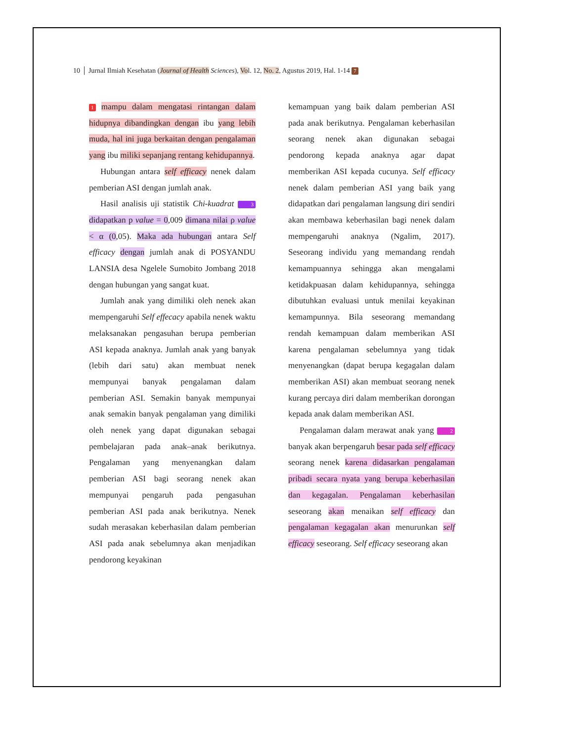10 │ Jurnal Ilmiah Kesehatan (Journal of Health Sciences), Vol. 12, No. 2, Agustus 2019, Hal. 1-14 7
1 mampu dalam mengatasi rintangan dalam hidupnya dibandingkan dengan ibu yang lebih muda, hal ini juga berkaitan dengan pengalaman yang ibu miliki sepanjang rentang kehidupannya.
Hubungan antara self efficacy nenek dalam pemberian ASI dengan jumlah anak.
Hasil analisis uji statistik Chi-kuadrat 3 didapatkan p value = 0,009 dimana nilai ρ value < α (0,05). Maka ada hubungan antara Self efficacy dengan jumlah anak di POSYANDU LANSIA desa Ngelele Sumobito Jombang 2018 dengan hubungan yang sangat kuat.
Jumlah anak yang dimiliki oleh nenek akan mempengaruhi Self effecacy apabila nenek waktu melaksanakan pengasuhan berupa pemberian ASI kepada anaknya. Jumlah anak yang banyak (lebih dari satu) akan membuat nenek mempunyai banyak pengalaman dalam pemberian ASI. Semakin banyak mempunyai anak semakin banyak pengalaman yang dimiliki oleh nenek yang dapat digunakan sebagai pembelajaran pada anak–anak berikutnya. Pengalaman yang menyenangkan dalam pemberian ASI bagi seorang nenek akan mempunyai pengaruh pada pengasuhan pemberian ASI pada anak berikutnya. Nenek sudah merasakan keberhasilan dalam pemberian ASI pada anak sebelumnya akan menjadikan pendorong keyakinan
kemampuan yang baik dalam pemberian ASI pada anak berikutnya. Pengalaman keberhasilan seorang nenek akan digunakan sebagai pendorong kepada anaknya agar dapat memberikan ASI kepada cucunya. Self efficacy nenek dalam pemberian ASI yang baik yang didapatkan dari pengalaman langsung diri sendiri akan membawa keberhasilan bagi nenek dalam mempengaruhi anaknya (Ngalim, 2017). Seseorang individu yang memandang rendah kemampuannya sehingga akan mengalami ketidakpuasan dalam kehidupannya, sehingga dibutuhkan evaluasi untuk menilai keyakinan kemampunnya. Bila seseorang memandang rendah kemampuan dalam memberikan ASI karena pengalaman sebelumnya yang tidak menyenangkan (dapat berupa kegagalan dalam memberikan ASI) akan membuat seorang nenek kurang percaya diri dalam memberikan dorongan kepada anak dalam memberikan ASI.
Pengalaman dalam merawat anak yang 2 banyak akan berpengaruh besar pada self efficacy seorang nenek karena didasarkan pengalaman pribadi secara nyata yang berupa keberhasilan dan kegagalan. Pengalaman keberhasilan seseorang akan menaikan self efficacy dan pengalaman kegagalan akan menurunkan self efficacy seseorang. Self efficacy seseorang akan